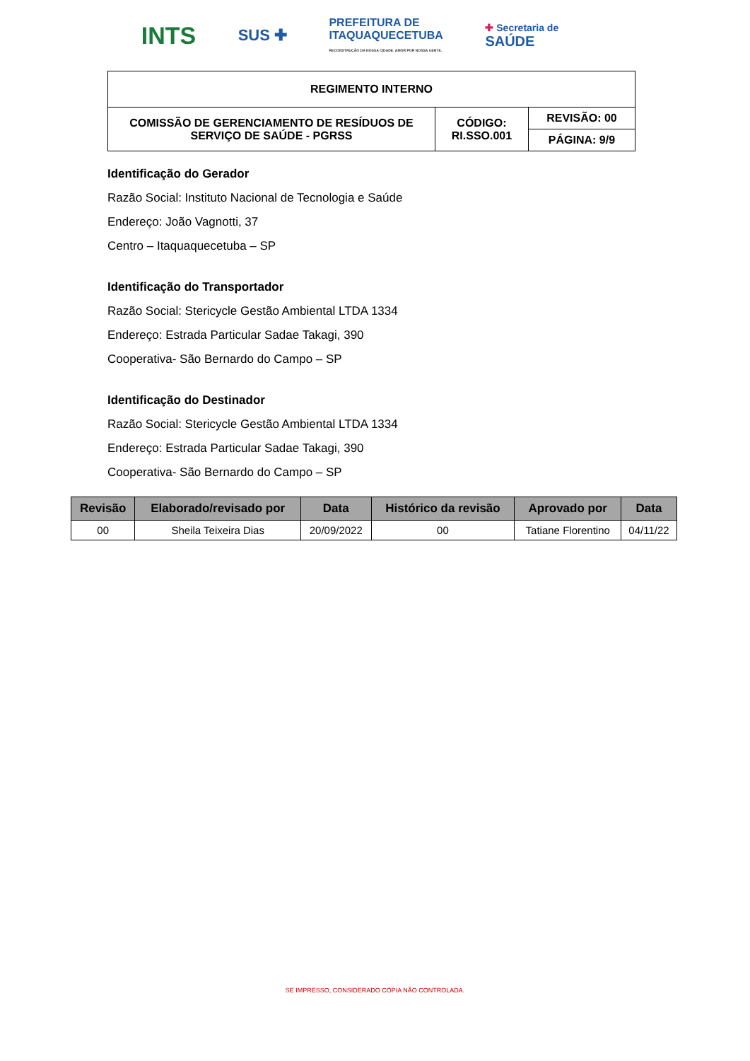INTS SUS ✚ PREFEITURA DE
ITAQUAQUECETUBA
RECONSTRUÇÃO DA NOSSA CIDADE. AMOR POR NOSSA GENTE. ✚ Secretaria de
SAÚDE
| REGIMENTO INTERNO | | |
| COMISSÃO DE GERENCIAMENTO DE RESÍDUOS DE SERVIÇO DE SAÚDE - PGRSS | CÓDIGO: RI.SSO.001 | REVISÃO: 00 |
| | | PÁGINA: 9/9 |
Identificação do Gerador
Razão Social: Instituto Nacional de Tecnologia e Saúde
Endereço: João Vagnotti, 37
Centro – Itaquaquecetuba – SP
Identificação do Transportador
Razão Social: Stericycle Gestão Ambiental LTDA 1334
Endereço: Estrada Particular Sadae Takagi, 390
Cooperativa- São Bernardo do Campo – SP
Identificação do Destinador
Razão Social: Stericycle Gestão Ambiental LTDA 1334
Endereço: Estrada Particular Sadae Takagi, 390
Cooperativa- São Bernardo do Campo – SP
| Revisão | Elaborado/revisado por | Data | Histórico da revisão | Aprovado por | Data |
| --- | --- | --- | --- | --- | --- |
| 00 | Sheila Teixeira Dias | 20/09/2022 | 00 | Tatiane Florentino | 04/11/22 |
SE IMPRESSO, CONSIDERADO CÓPIA NÃO CONTROLADA.